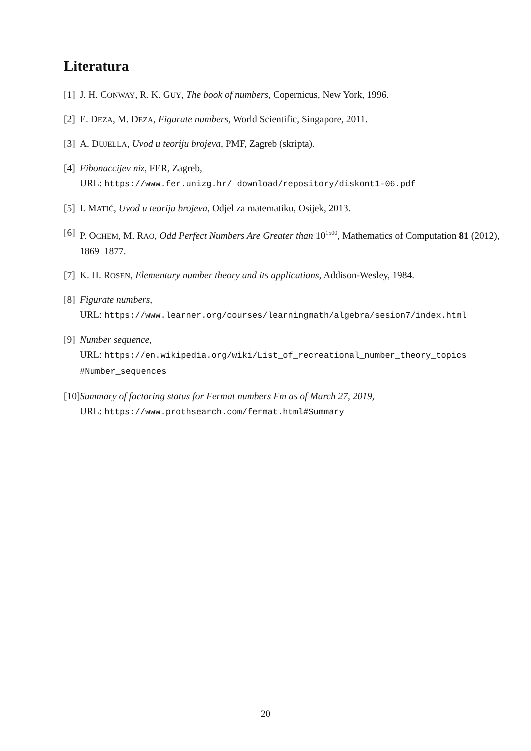Literatura
[1] J. H. CONWAY, R. K. GUY, The book of numbers, Copernicus, New York, 1996.
[2] E. DEZA, M. DEZA, Figurate numbers, World Scientific, Singapore, 2011.
[3] A. DUJELLA, Uvod u teoriju brojeva, PMF, Zagreb (skripta).
[4] Fibonaccijev niz, FER, Zagreb,
URL: https://www.fer.unizg.hr/_download/repository/diskont1-06.pdf
[5] I. MATIĆ, Uvod u teoriju brojeva, Odjel za matematiku, Osijek, 2013.
[6] P. OCHEM, M. RAO, Odd Perfect Numbers Are Greater than 10<sup>1500</sup>, Mathematics of Computation 81 (2012), 1869–1877.
[7] K. H. ROSEN, Elementary number theory and its applications, Addison-Wesley, 1984.
[8] Figurate numbers,
URL: https://www.learner.org/courses/learningmath/algebra/sesion7/index.html
[9] Number sequence,
URL: https://en.wikipedia.org/wiki/List_of_recreational_number_theory_topics
#Number_sequences
[10] Summary of factoring status for Fermat numbers Fm as of March 27, 2019,
URL: https://www.prothsearch.com/fermat.html#Summary
20